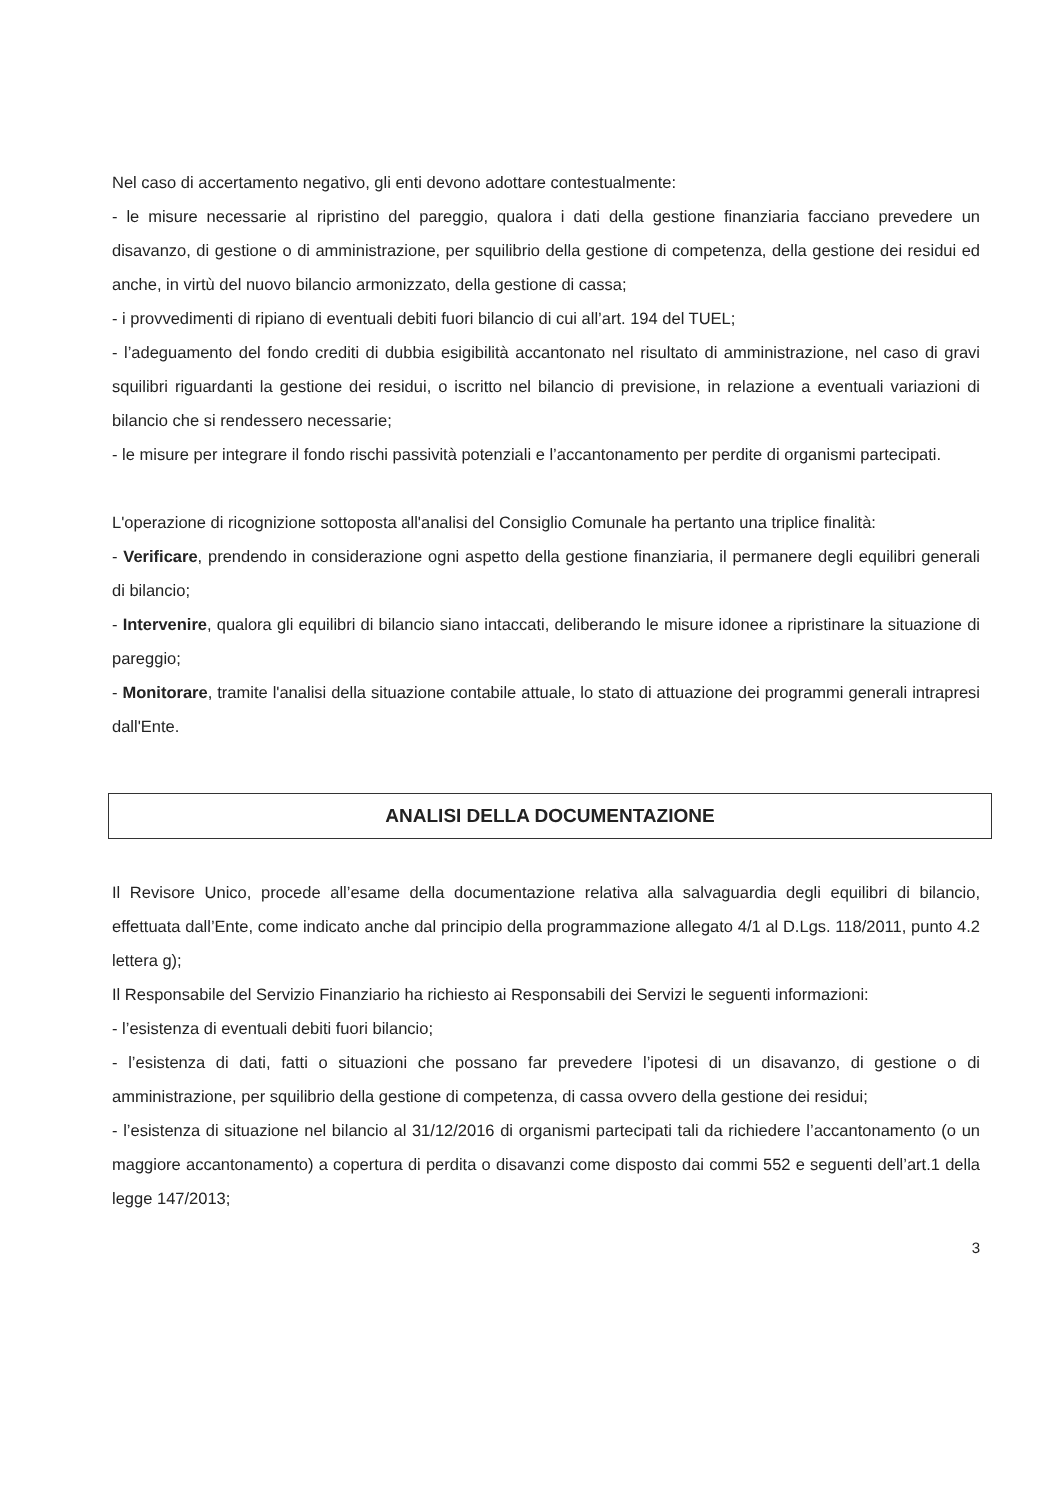Nel caso di accertamento negativo, gli enti devono adottare contestualmente:
- le misure necessarie al ripristino del pareggio, qualora i dati della gestione finanziaria facciano prevedere un disavanzo, di gestione o di amministrazione, per squilibrio della gestione di competenza, della gestione dei residui ed anche, in virtù del nuovo bilancio armonizzato, della gestione di cassa;
- i provvedimenti di ripiano di eventuali debiti fuori bilancio di cui all’art. 194 del TUEL;
- l’adeguamento del fondo crediti di dubbia esigibilità accantonato nel risultato di amministrazione, nel caso di gravi squilibri riguardanti la gestione dei residui, o iscritto nel bilancio di previsione, in relazione a eventuali variazioni di bilancio che si rendessero necessarie;
- le misure per integrare il fondo rischi passività potenziali e l’accantonamento per perdite di organismi partecipati.
L'operazione di ricognizione sottoposta all'analisi del Consiglio Comunale ha pertanto una triplice finalità:
- Verificare, prendendo in considerazione ogni aspetto della gestione finanziaria, il permanere degli equilibri generali di bilancio;
- Intervenire, qualora gli equilibri di bilancio siano intaccati, deliberando le misure idonee a ripristinare la situazione di pareggio;
- Monitorare, tramite l'analisi della situazione contabile attuale, lo stato di attuazione dei programmi generali intrapresi dall'Ente.
ANALISI DELLA DOCUMENTAZIONE
Il Revisore Unico, procede all’esame della documentazione relativa alla salvaguardia degli equilibri di bilancio, effettuata dall’Ente, come indicato anche dal principio della programmazione allegato 4/1 al D.Lgs. 118/2011, punto 4.2 lettera g);
Il Responsabile del Servizio Finanziario ha richiesto ai Responsabili dei Servizi le seguenti informazioni:
- l’esistenza di eventuali debiti fuori bilancio;
- l’esistenza di dati, fatti o situazioni che possano far prevedere l’ipotesi di un disavanzo, di gestione o di amministrazione, per squilibrio della gestione di competenza, di cassa ovvero della gestione dei residui;
- l’esistenza di situazione nel bilancio al 31/12/2016 di organismi partecipati tali da richiedere l’accantonamento (o un maggiore accantonamento) a copertura di perdita o disavanzi come disposto dai commi 552 e seguenti dell’art.1 della legge 147/2013;
3